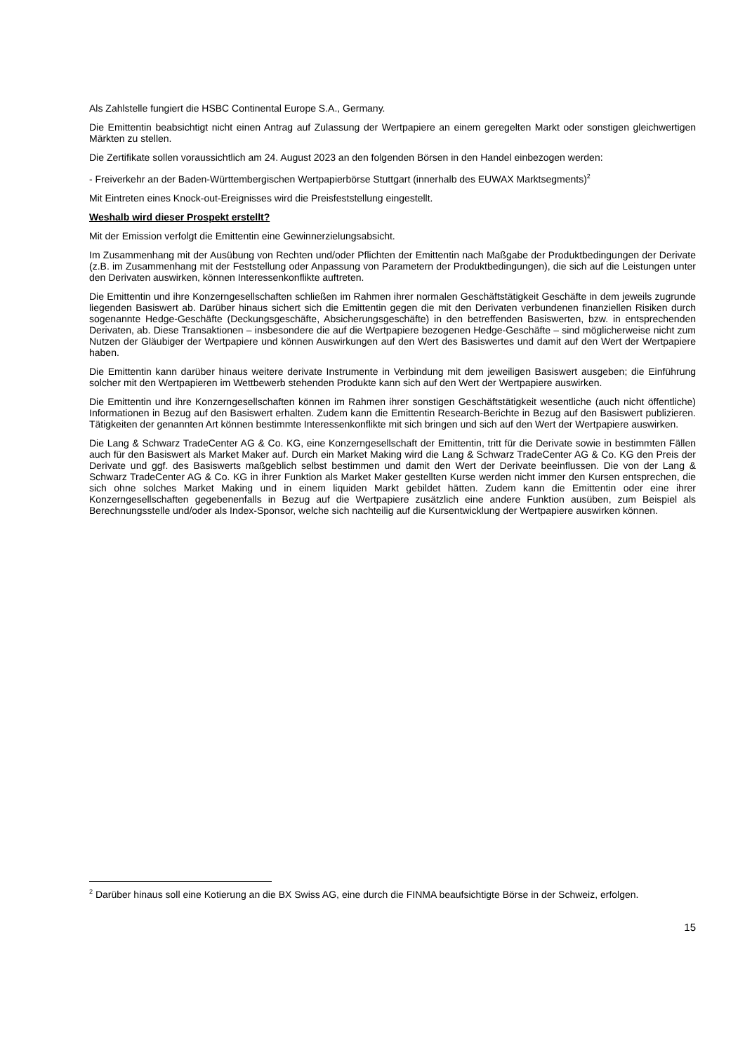Als Zahlstelle fungiert die HSBC Continental Europe S.A., Germany.
Die Emittentin beabsichtigt nicht einen Antrag auf Zulassung der Wertpapiere an einem geregelten Markt oder sonstigen gleichwertigen Märkten zu stellen.
Die Zertifikate sollen voraussichtlich am 24. August 2023 an den folgenden Börsen in den Handel einbezogen werden:
- Freiverkehr an der Baden-Württembergischen Wertpapierbörse Stuttgart (innerhalb des EUWAX Marktsegments)<sup>2</sup>
Mit Eintreten eines Knock-out-Ereignisses wird die Preisfeststellung eingestellt.
Weshalb wird dieser Prospekt erstellt?
Mit der Emission verfolgt die Emittentin eine Gewinnerzielungsabsicht.
Im Zusammenhang mit der Ausübung von Rechten und/oder Pflichten der Emittentin nach Maßgabe der Produktbedingungen der Derivate (z.B. im Zusammenhang mit der Feststellung oder Anpassung von Parametern der Produktbedingungen), die sich auf die Leistungen unter den Derivaten auswirken, können Interessenkonflikte auftreten.
Die Emittentin und ihre Konzerngesellschaften schließen im Rahmen ihrer normalen Geschäftstätigkeit Geschäfte in dem jeweils zugrunde liegenden Basiswert ab. Darüber hinaus sichert sich die Emittentin gegen die mit den Derivaten verbundenen finanziellen Risiken durch sogenannte Hedge-Geschäfte (Deckungsgeschäfte, Absicherungsgeschäfte) in den betreffenden Basiswerten, bzw. in entsprechenden Derivaten, ab. Diese Transaktionen – insbesondere die auf die Wertpapiere bezogenen Hedge-Geschäfte – sind möglicherweise nicht zum Nutzen der Gläubiger der Wertpapiere und können Auswirkungen auf den Wert des Basiswertes und damit auf den Wert der Wertpapiere haben.
Die Emittentin kann darüber hinaus weitere derivate Instrumente in Verbindung mit dem jeweiligen Basiswert ausgeben; die Einführung solcher mit den Wertpapieren im Wettbewerb stehenden Produkte kann sich auf den Wert der Wertpapiere auswirken.
Die Emittentin und ihre Konzerngesellschaften können im Rahmen ihrer sonstigen Geschäftstätigkeit wesentliche (auch nicht öffentliche) Informationen in Bezug auf den Basiswert erhalten. Zudem kann die Emittentin Research-Berichte in Bezug auf den Basiswert publizieren. Tätigkeiten der genannten Art können bestimmte Interessenkonflikte mit sich bringen und sich auf den Wert der Wertpapiere auswirken.
Die Lang & Schwarz TradeCenter AG & Co. KG, eine Konzerngesellschaft der Emittentin, tritt für die Derivate sowie in bestimmten Fällen auch für den Basiswert als Market Maker auf. Durch ein Market Making wird die Lang & Schwarz TradeCenter AG & Co. KG den Preis der Derivate und ggf. des Basiswerts maßgeblich selbst bestimmen und damit den Wert der Derivate beeinflussen. Die von der Lang & Schwarz TradeCenter AG & Co. KG in ihrer Funktion als Market Maker gestellten Kurse werden nicht immer den Kursen entsprechen, die sich ohne solches Market Making und in einem liquiden Markt gebildet hätten. Zudem kann die Emittentin oder eine ihrer Konzerngesellschaften gegebenenfalls in Bezug auf die Wertpapiere zusätzlich eine andere Funktion ausüben, zum Beispiel als Berechnungsstelle und/oder als Index-Sponsor, welche sich nachteilig auf die Kursentwicklung der Wertpapiere auswirken können.
<sup>2</sup> Darüber hinaus soll eine Kotierung an die BX Swiss AG, eine durch die FINMA beaufsichtigte Börse in der Schweiz, erfolgen.
15